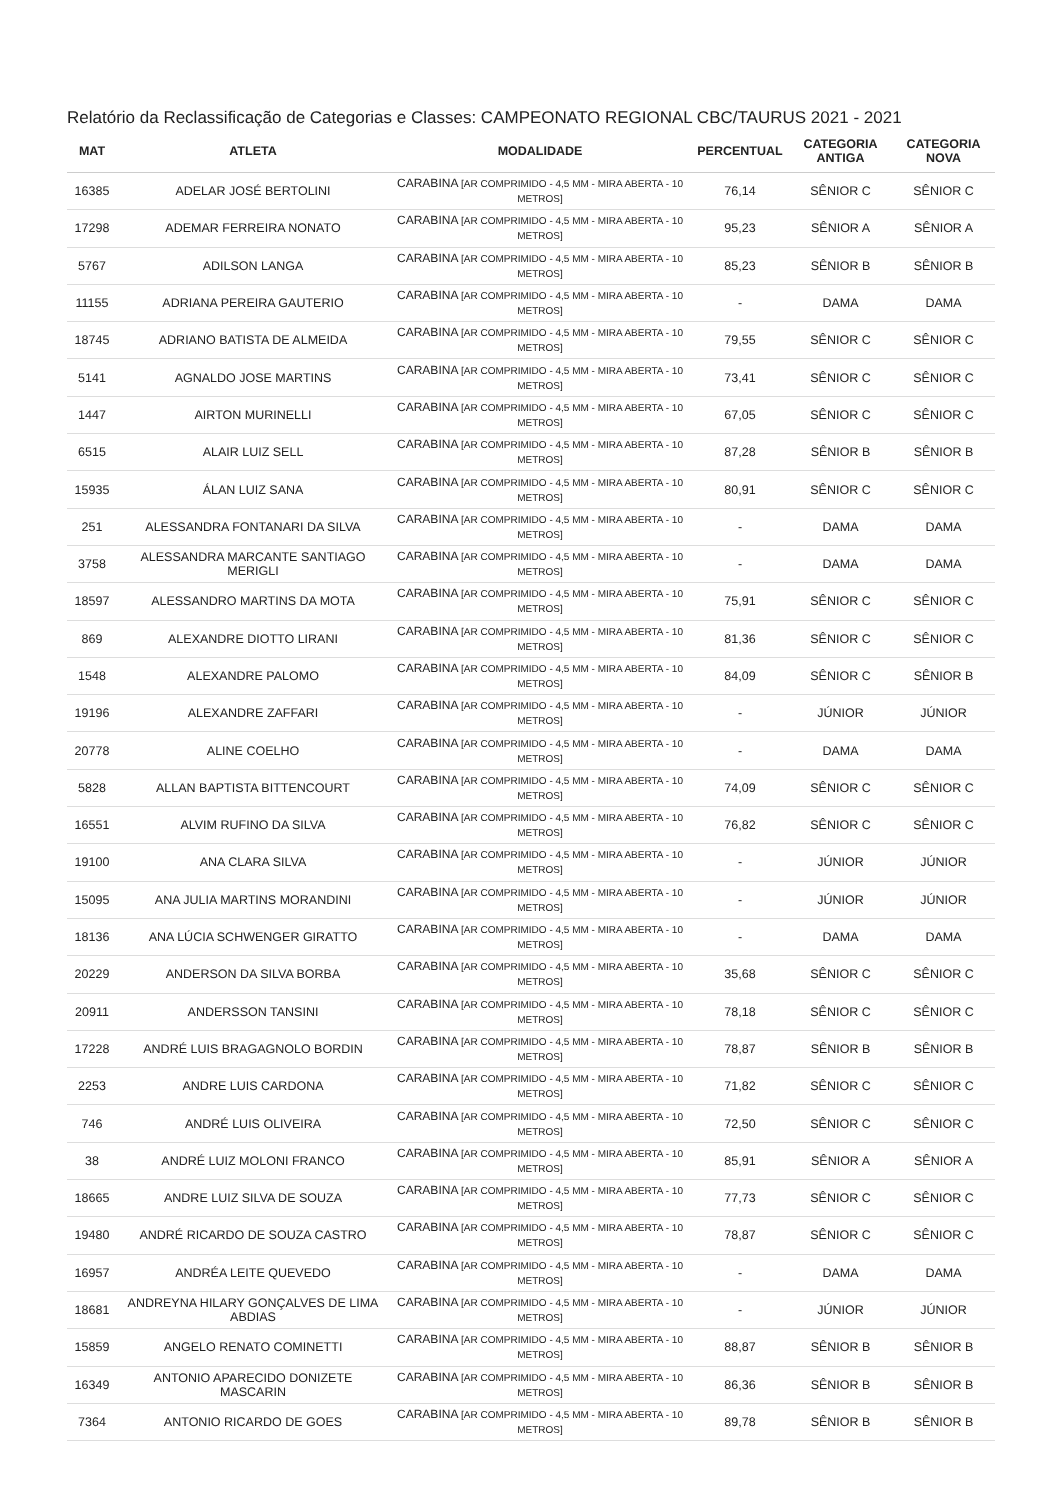Relatório da Reclassificação de Categorias e Classes: CAMPEONATO REGIONAL CBC/TAURUS 2021 - 2021
| MAT | ATLETA | MODALIDADE | PERCENTUAL | CATEGORIA ANTIGA | CATEGORIA NOVA |
| --- | --- | --- | --- | --- | --- |
| 16385 | ADELAR JOSÉ BERTOLINI | CARABINA [AR COMPRIMIDO - 4,5 MM - MIRA ABERTA - 10 METROS] | 76,14 | SÊNIOR C | SÊNIOR C |
| 17298 | ADEMAR FERREIRA NONATO | CARABINA [AR COMPRIMIDO - 4,5 MM - MIRA ABERTA - 10 METROS] | 95,23 | SÊNIOR A | SÊNIOR A |
| 5767 | ADILSON LANGA | CARABINA [AR COMPRIMIDO - 4,5 MM - MIRA ABERTA - 10 METROS] | 85,23 | SÊNIOR B | SÊNIOR B |
| 11155 | ADRIANA PEREIRA GAUTERIO | CARABINA [AR COMPRIMIDO - 4,5 MM - MIRA ABERTA - 10 METROS] | - | DAMA | DAMA |
| 18745 | ADRIANO BATISTA DE ALMEIDA | CARABINA [AR COMPRIMIDO - 4,5 MM - MIRA ABERTA - 10 METROS] | 79,55 | SÊNIOR C | SÊNIOR C |
| 5141 | AGNALDO JOSE MARTINS | CARABINA [AR COMPRIMIDO - 4,5 MM - MIRA ABERTA - 10 METROS] | 73,41 | SÊNIOR C | SÊNIOR C |
| 1447 | AIRTON MURINELLI | CARABINA [AR COMPRIMIDO - 4,5 MM - MIRA ABERTA - 10 METROS] | 67,05 | SÊNIOR C | SÊNIOR C |
| 6515 | ALAIR LUIZ SELL | CARABINA [AR COMPRIMIDO - 4,5 MM - MIRA ABERTA - 10 METROS] | 87,28 | SÊNIOR B | SÊNIOR B |
| 15935 | ÁLAN LUIZ SANA | CARABINA [AR COMPRIMIDO - 4,5 MM - MIRA ABERTA - 10 METROS] | 80,91 | SÊNIOR C | SÊNIOR C |
| 251 | ALESSANDRA FONTANARI DA SILVA | CARABINA [AR COMPRIMIDO - 4,5 MM - MIRA ABERTA - 10 METROS] | - | DAMA | DAMA |
| 3758 | ALESSANDRA MARCANTE SANTIAGO MERIGLI | CARABINA [AR COMPRIMIDO - 4,5 MM - MIRA ABERTA - 10 METROS] | - | DAMA | DAMA |
| 18597 | ALESSANDRO MARTINS DA MOTA | CARABINA [AR COMPRIMIDO - 4,5 MM - MIRA ABERTA - 10 METROS] | 75,91 | SÊNIOR C | SÊNIOR C |
| 869 | ALEXANDRE DIOTTO LIRANI | CARABINA [AR COMPRIMIDO - 4,5 MM - MIRA ABERTA - 10 METROS] | 81,36 | SÊNIOR C | SÊNIOR C |
| 1548 | ALEXANDRE PALOMO | CARABINA [AR COMPRIMIDO - 4,5 MM - MIRA ABERTA - 10 METROS] | 84,09 | SÊNIOR C | SÊNIOR B |
| 19196 | ALEXANDRE ZAFFARI | CARABINA [AR COMPRIMIDO - 4,5 MM - MIRA ABERTA - 10 METROS] | - | JÚNIOR | JÚNIOR |
| 20778 | ALINE COELHO | CARABINA [AR COMPRIMIDO - 4,5 MM - MIRA ABERTA - 10 METROS] | - | DAMA | DAMA |
| 5828 | ALLAN BAPTISTA BITTENCOURT | CARABINA [AR COMPRIMIDO - 4,5 MM - MIRA ABERTA - 10 METROS] | 74,09 | SÊNIOR C | SÊNIOR C |
| 16551 | ALVIM RUFINO DA SILVA | CARABINA [AR COMPRIMIDO - 4,5 MM - MIRA ABERTA - 10 METROS] | 76,82 | SÊNIOR C | SÊNIOR C |
| 19100 | ANA CLARA SILVA | CARABINA [AR COMPRIMIDO - 4,5 MM - MIRA ABERTA - 10 METROS] | - | JÚNIOR | JÚNIOR |
| 15095 | ANA JULIA MARTINS MORANDINI | CARABINA [AR COMPRIMIDO - 4,5 MM - MIRA ABERTA - 10 METROS] | - | JÚNIOR | JÚNIOR |
| 18136 | ANA LÚCIA SCHWENGER GIRATTO | CARABINA [AR COMPRIMIDO - 4,5 MM - MIRA ABERTA - 10 METROS] | - | DAMA | DAMA |
| 20229 | ANDERSON DA SILVA BORBA | CARABINA [AR COMPRIMIDO - 4,5 MM - MIRA ABERTA - 10 METROS] | 35,68 | SÊNIOR C | SÊNIOR C |
| 20911 | ANDERSSON TANSINI | CARABINA [AR COMPRIMIDO - 4,5 MM - MIRA ABERTA - 10 METROS] | 78,18 | SÊNIOR C | SÊNIOR C |
| 17228 | ANDRÉ LUIS BRAGAGNOLO BORDIN | CARABINA [AR COMPRIMIDO - 4,5 MM - MIRA ABERTA - 10 METROS] | 78,87 | SÊNIOR B | SÊNIOR B |
| 2253 | ANDRE LUIS CARDONA | CARABINA [AR COMPRIMIDO - 4,5 MM - MIRA ABERTA - 10 METROS] | 71,82 | SÊNIOR C | SÊNIOR C |
| 746 | ANDRÉ LUIS OLIVEIRA | CARABINA [AR COMPRIMIDO - 4,5 MM - MIRA ABERTA - 10 METROS] | 72,50 | SÊNIOR C | SÊNIOR C |
| 38 | ANDRÉ LUIZ MOLONI FRANCO | CARABINA [AR COMPRIMIDO - 4,5 MM - MIRA ABERTA - 10 METROS] | 85,91 | SÊNIOR A | SÊNIOR A |
| 18665 | ANDRE LUIZ SILVA DE SOUZA | CARABINA [AR COMPRIMIDO - 4,5 MM - MIRA ABERTA - 10 METROS] | 77,73 | SÊNIOR C | SÊNIOR C |
| 19480 | ANDRÉ RICARDO DE SOUZA CASTRO | CARABINA [AR COMPRIMIDO - 4,5 MM - MIRA ABERTA - 10 METROS] | 78,87 | SÊNIOR C | SÊNIOR C |
| 16957 | ANDRÉA LEITE QUEVEDO | CARABINA [AR COMPRIMIDO - 4,5 MM - MIRA ABERTA - 10 METROS] | - | DAMA | DAMA |
| 18681 | ANDREYNA HILARY GONÇALVES DE LIMA ABDIAS | CARABINA [AR COMPRIMIDO - 4,5 MM - MIRA ABERTA - 10 METROS] | - | JÚNIOR | JÚNIOR |
| 15859 | ANGELO RENATO COMINETTI | CARABINA [AR COMPRIMIDO - 4,5 MM - MIRA ABERTA - 10 METROS] | 88,87 | SÊNIOR B | SÊNIOR B |
| 16349 | ANTONIO APARECIDO DONIZETE MASCARIN | CARABINA [AR COMPRIMIDO - 4,5 MM - MIRA ABERTA - 10 METROS] | 86,36 | SÊNIOR B | SÊNIOR B |
| 7364 | ANTONIO RICARDO DE GOES | CARABINA [AR COMPRIMIDO - 4,5 MM - MIRA ABERTA - 10 METROS] | 89,78 | SÊNIOR B | SÊNIOR B |